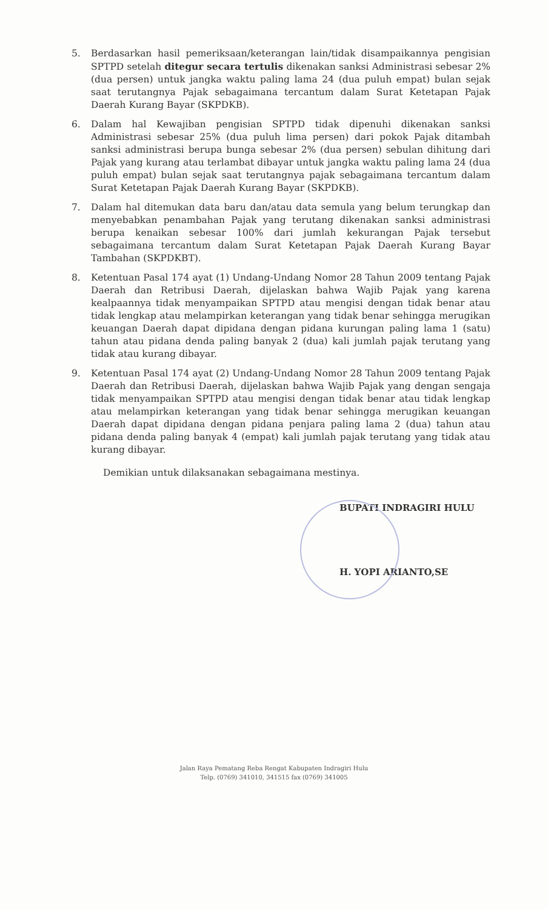5. Berdasarkan hasil pemeriksaan/keterangan lain/tidak disampaikannya pengisian SPTPD setelah ditegur secara tertulis dikenakan sanksi Administrasi sebesar 2% (dua persen) untuk jangka waktu paling lama 24 (dua puluh empat) bulan sejak saat terutangnya Pajak sebagaimana tercantum dalam Surat Ketetapan Pajak Daerah Kurang Bayar (SKPDKB).
6. Dalam hal Kewajiban pengisian SPTPD tidak dipenuhi dikenakan sanksi Administrasi sebesar 25% (dua puluh lima persen) dari pokok Pajak ditambah sanksi administrasi berupa bunga sebesar 2% (dua persen) sebulan dihitung dari Pajak yang kurang atau terlambat dibayar untuk jangka waktu paling lama 24 (dua puluh empat) bulan sejak saat terutangnya pajak sebagaimana tercantum dalam Surat Ketetapan Pajak Daerah Kurang Bayar (SKPDKB).
7. Dalam hal ditemukan data baru dan/atau data semula yang belum terungkap dan menyebabkan penambahan Pajak yang terutang dikenakan sanksi administrasi berupa kenaikan sebesar 100% dari jumlah kekurangan Pajak tersebut sebagaimana tercantum dalam Surat Ketetapan Pajak Daerah Kurang Bayar Tambahan (SKPDKBT).
8. Ketentuan Pasal 174 ayat (1) Undang-Undang Nomor 28 Tahun 2009 tentang Pajak Daerah dan Retribusi Daerah, dijelaskan bahwa Wajib Pajak yang karena kealpaannya tidak menyampaikan SPTPD atau mengisi dengan tidak benar atau tidak lengkap atau melampirkan keterangan yang tidak benar sehingga merugikan keuangan Daerah dapat dipidana dengan pidana kurungan paling lama 1 (satu) tahun atau pidana denda paling banyak 2 (dua) kali jumlah pajak terutang yang tidak atau kurang dibayar.
9. Ketentuan Pasal 174 ayat (2) Undang-Undang Nomor 28 Tahun 2009 tentang Pajak Daerah dan Retribusi Daerah, dijelaskan bahwa Wajib Pajak yang dengan sengaja tidak menyampaikan SPTPD atau mengisi dengan tidak benar atau tidak lengkap atau melampirkan keterangan yang tidak benar sehingga merugikan keuangan Daerah dapat dipidana dengan pidana penjara paling lama 2 (dua) tahun atau pidana denda paling banyak 4 (empat) kali jumlah pajak terutang yang tidak atau kurang dibayar.
Demikian untuk dilaksanakan sebagaimana mestinya.
BUPATI INDRAGIRI HULU
H. YOPI ARIANTO,SE
Jalan Raya Pematang Reba Rengat Kabupaten Indragiri Hulu
Telp. (0769) 341010, 341515 fax (0769) 341005